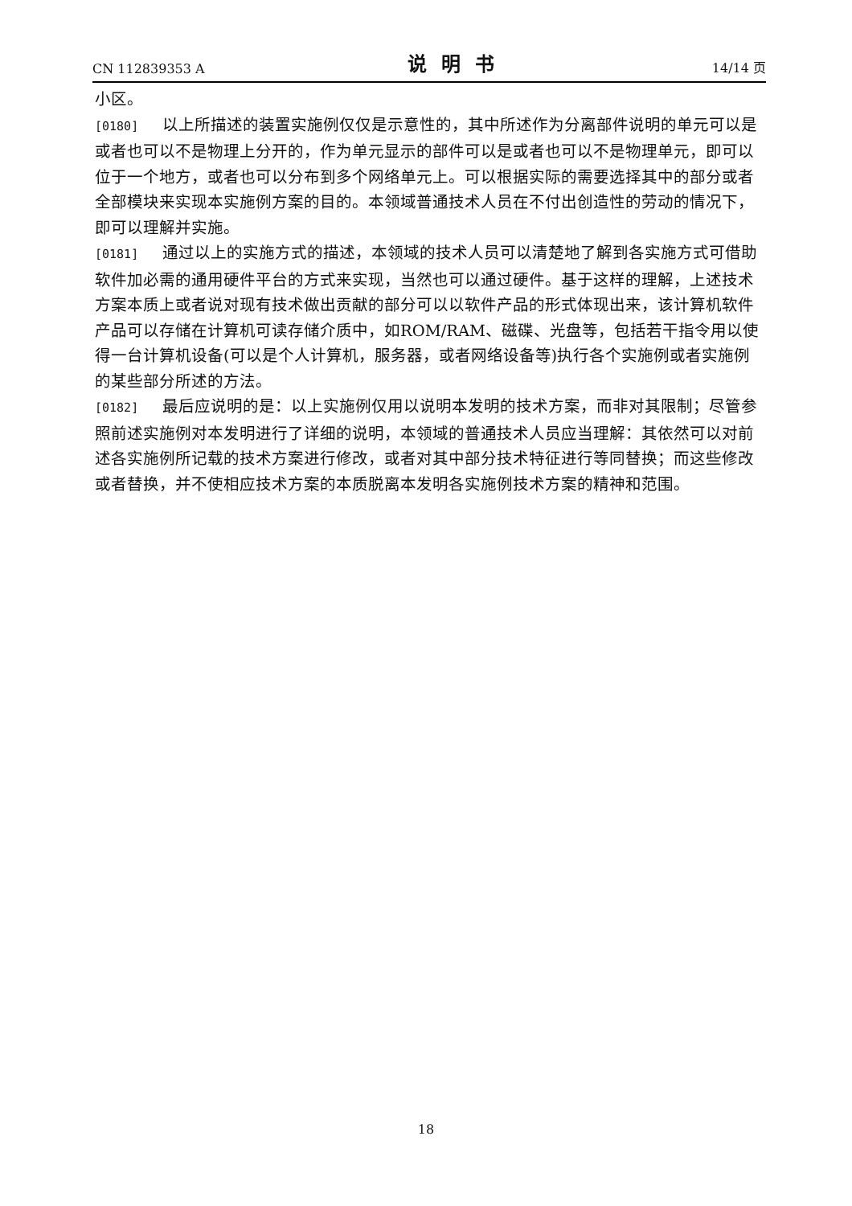CN 112839353 A 说明书 14/14 页
小区。
[0180] 以上所描述的装置实施例仅仅是示意性的，其中所述作为分离部件说明的单元可以是或者也可以不是物理上分开的，作为单元显示的部件可以是或者也可以不是物理单元，即可以位于一个地方，或者也可以分布到多个网络单元上。可以根据实际的需要选择其中的部分或者全部模块来实现本实施例方案的目的。本领域普通技术人员在不付出创造性的劳动的情况下，即可以理解并实施。
[0181] 通过以上的实施方式的描述，本领域的技术人员可以清楚地了解到各实施方式可借助软件加必需的通用硬件平台的方式来实现，当然也可以通过硬件。基于这样的理解，上述技术方案本质上或者说对现有技术做出贡献的部分可以以软件产品的形式体现出来，该计算机软件产品可以存储在计算机可读存储介质中，如ROM/RAM、磁碟、光盘等，包括若干指令用以使得一台计算机设备(可以是个人计算机，服务器，或者网络设备等)执行各个实施例或者实施例的某些部分所述的方法。
[0182] 最后应说明的是：以上实施例仅用以说明本发明的技术方案，而非对其限制；尽管参照前述实施例对本发明进行了详细的说明，本领域的普通技术人员应当理解：其依然可以对前述各实施例所记载的技术方案进行修改，或者对其中部分技术特征进行等同替换；而这些修改或者替换，并不使相应技术方案的本质脱离本发明各实施例技术方案的精神和范围。
18